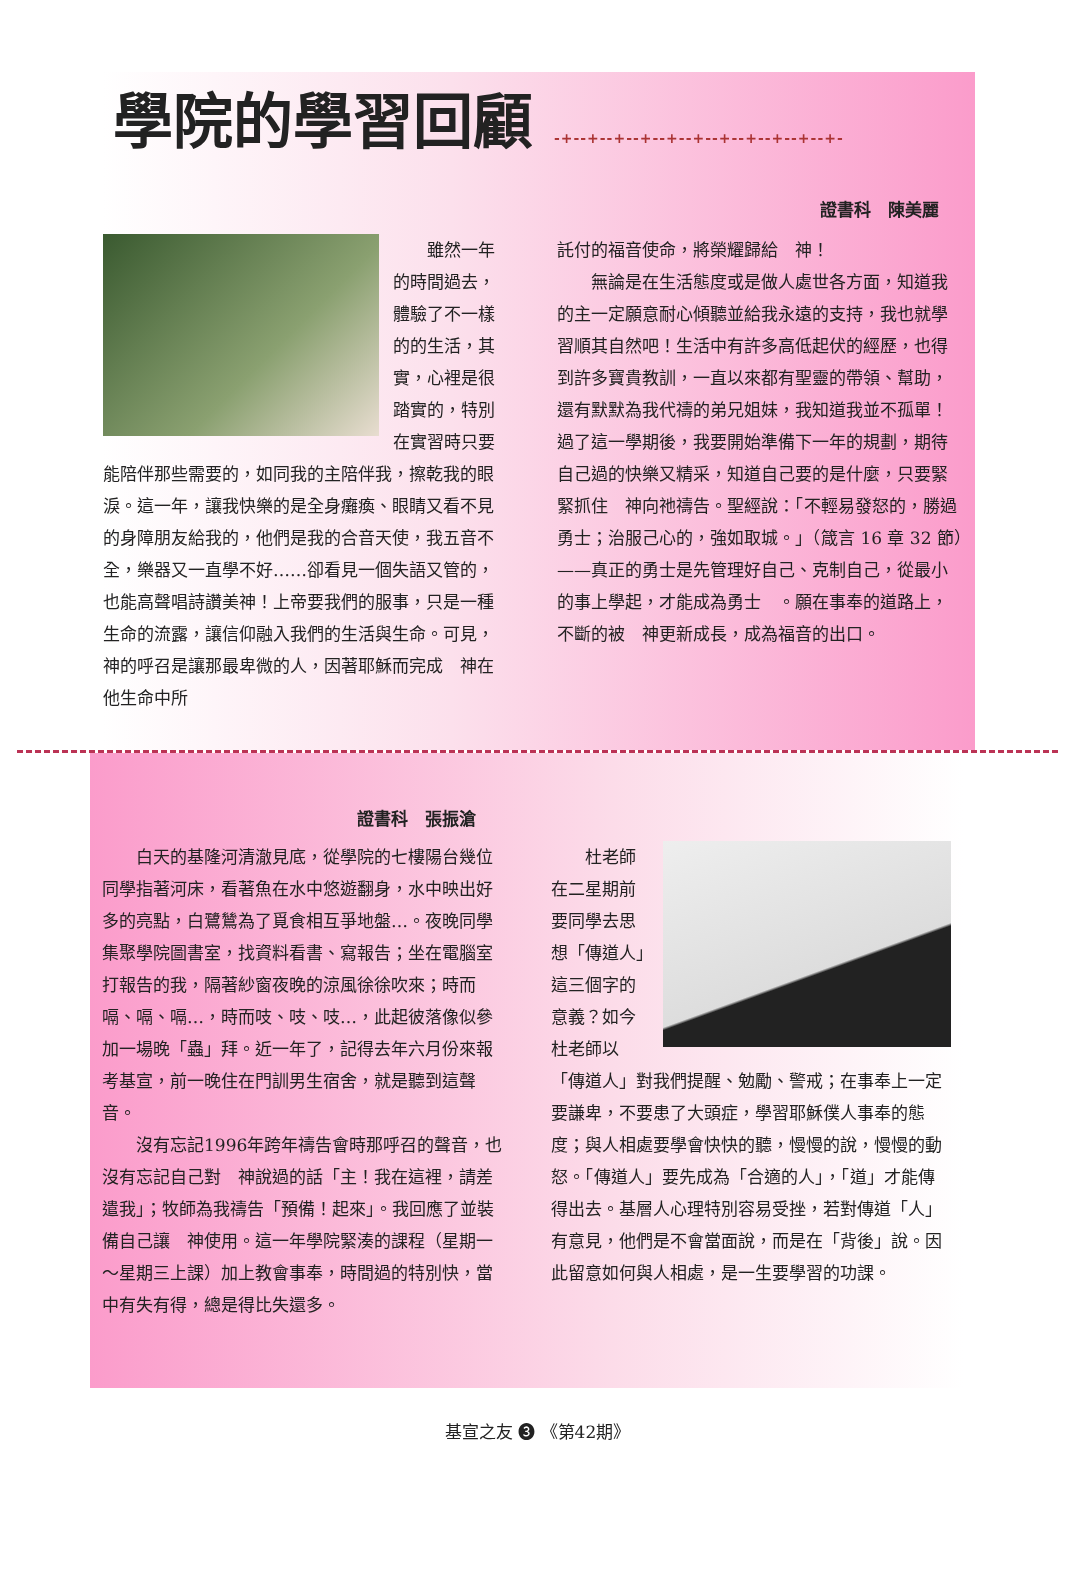學院的學習回顧 -+--+--+--+--+--+--+--+--+--+--+-
證書科　陳美麗
　　雖然一年的時間過去，體驗了不一樣的的生活，其實，心裡是很踏實的，特別在實習時只要能陪伴那些需要的，如同我的主陪伴我，擦乾我的眼淚。這一年，讓我快樂的是全身癱瘓、眼睛又看不見的身障朋友給我的，他們是我的合音天使，我五音不全，樂器又一直學不好……卻看見一個失語又管的，也能高聲唱詩讚美神！上帝要我們的服事，只是一種生命的流露，讓信仰融入我們的生活與生命。可見，神的呼召是讓那最卑微的人，因著耶穌而完成　神在他生命中所
託付的福音使命，將榮耀歸給　神！
　　無論是在生活態度或是做人處世各方面，知道我的主一定願意耐心傾聽並給我永遠的支持，我也就學習順其自然吧！生活中有許多高低起伏的經歷，也得到許多寶貴教訓，一直以來都有聖靈的帶領、幫助，還有默默為我代禱的弟兄姐妹，我知道我並不孤單！過了這一學期後，我要開始準備下一年的規劃，期待自己過的快樂又精采，知道自己要的是什麼，只要緊緊抓住　神向祂禱告。聖經說：「不輕易發怒的，勝過勇士；治服己心的，強如取城。」（箴言 16 章 32 節）——真正的勇士是先管理好自己、克制自己，從最小的事上學起，才能成為勇士　。願在事奉的道路上，不斷的被　神更新成長，成為福音的出口。
證書科　張振滄
　　白天的基隆河清澈見底，從學院的七樓陽台幾位同學指著河床，看著魚在水中悠遊翻身，水中映出好多的亮點，白鷺鷥為了覓食相互爭地盤…。夜晚同學集聚學院圖書室，找資料看書、寫報告；坐在電腦室打報告的我，隔著紗窗夜晚的涼風徐徐吹來；時而嗝、嗝、嗝…，時而吱、吱、吱…，此起彼落像似參加一場晚「蟲」拜。近一年了，記得去年六月份來報考基宣，前一晚住在門訓男生宿舍，就是聽到這聲音。
　　沒有忘記1996年跨年禱告會時那呼召的聲音，也沒有忘記自己對　神說過的話「主！我在這裡，請差遣我」；牧師為我禱告「預備！起來」。我回應了並裝備自己讓　神使用。這一年學院緊湊的課程（星期一～星期三上課）加上教會事奉，時間過的特別快，當中有失有得，總是得比失還多。
　　杜老師在二星期前要同學去思想「傳道人」這三個字的意義？如今杜老師以「傳道人」對我們提醒、勉勵、警戒；在事奉上一定要謙卑，不要患了大頭症，學習耶穌僕人事奉的態度；與人相處要學會快快的聽，慢慢的說，慢慢的動怒。「傳道人」要先成為「合適的人」，「道」才能傳得出去。基層人心理特別容易受挫，若對傳道「人」有意見，他們是不會當面說，而是在「背後」說。因此留意如何與人相處，是一生要學習的功課。
基宣之友 ❸ 《第42期》